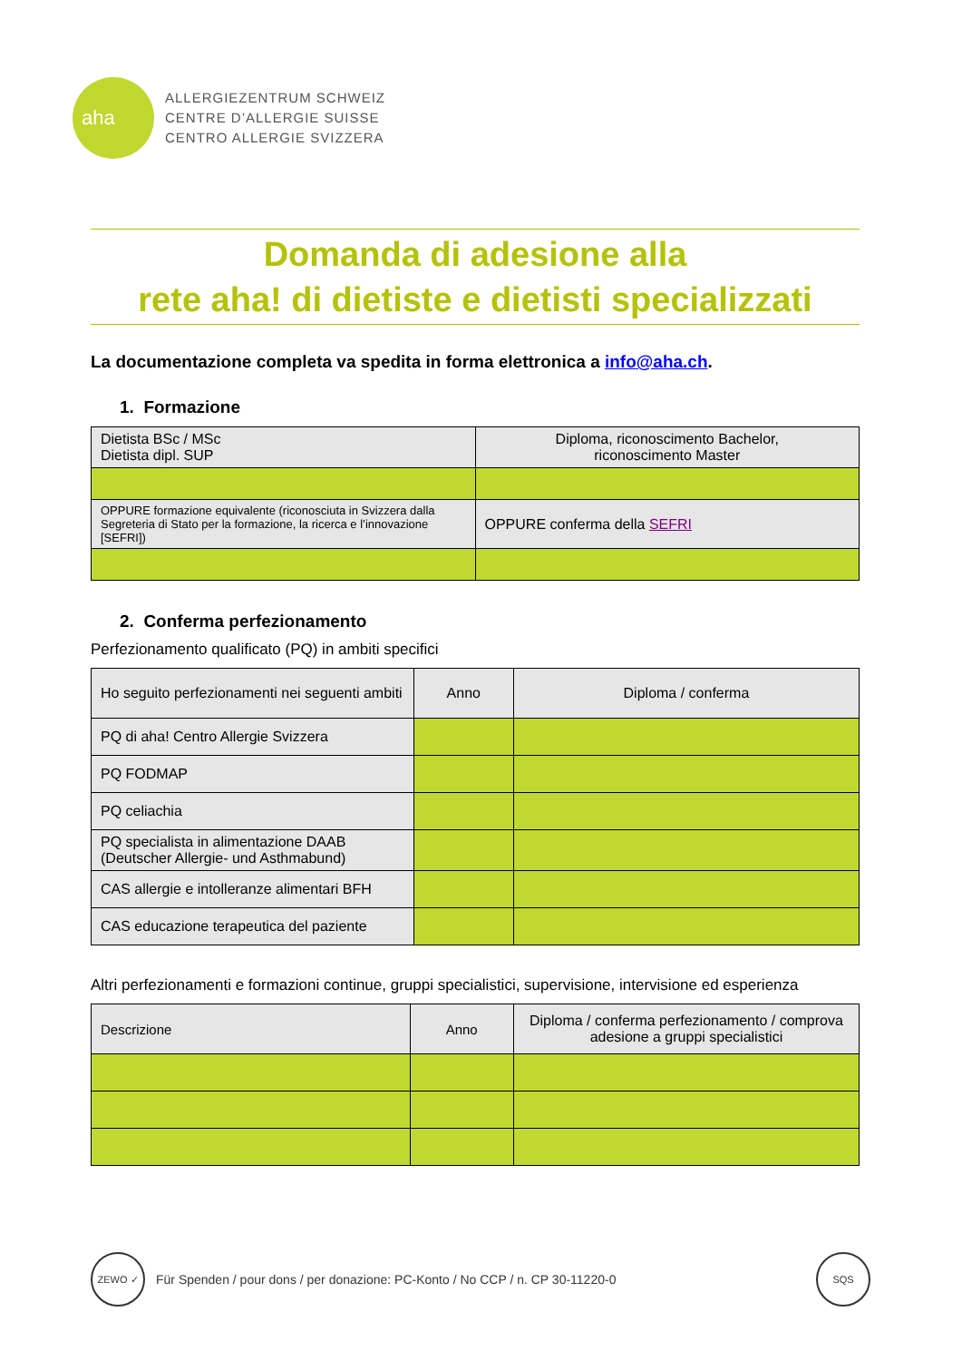aha
ALLERGIEZENTRUM SCHWEIZ
CENTRE D’ALLERGIE SUISSE
CENTRO ALLERGIE SVIZZERA
Domanda di adesione alla
rete aha! di dietiste e dietisti specializzati
La documentazione completa va spedita in forma elettronica a info@aha.ch.
1. Formazione
| Dietista BSc / MSc Dietista dipl. SUP | Diploma, riconoscimento Bachelor, riconoscimento Master |
| OPPURE formazione equivalente (riconosciuta in Svizzera dalla Segreteria di Stato per la formazione, la ricerca e l’innovazione [SEFRI]) | OPPURE conferma della SEFRI |
2. Conferma perfezionamento
Perfezionamento qualificato (PQ) in ambiti specifici
| Ho seguito perfezionamenti nei seguenti ambiti | Anno | Diploma / conferma |
| PQ di aha! Centro Allergie Svizzera | | |
| PQ FODMAP | | |
| PQ celiachia | | |
| PQ specialista in alimentazione DAAB (Deutscher Allergie- und Asthmabund) | | |
| CAS allergie e intolleranze alimentari BFH | | |
| CAS educazione terapeutica del paziente | | |
Altri perfezionamenti e formazioni continue, gruppi specialistici, supervisione, intervisione ed esperienza
| Descrizione | Anno | Diploma / conferma perfezionamento / comprova adesione a gruppi specialistici |
ZEWO ✓
Für Spenden / pour dons / per donazione: PC-Konto / No CCP / n. CP 30-11220-0
SQS